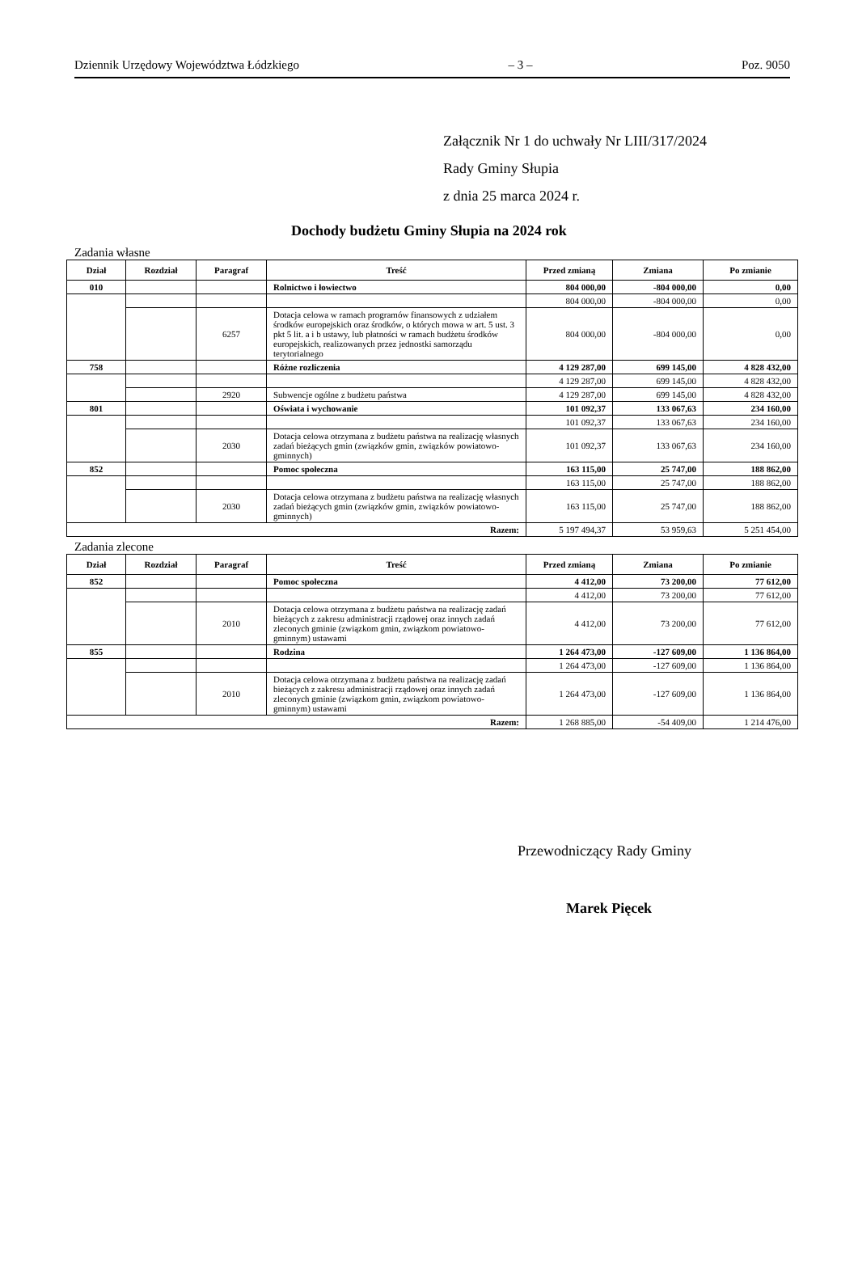Dziennik Urzędowy Województwa Łódzkiego – 3 – Poz. 9050
Załącznik Nr 1 do uchwały Nr LIII/317/2024
Rady Gminy Słupia
z dnia 25 marca 2024 r.
Dochody budżetu Gminy Słupia na 2024 rok
Zadania własne
| Dział | Rozdział | Paragraf | Treść | Przed zmianą | Zmiana | Po zmianie |
| --- | --- | --- | --- | --- | --- | --- |
| 010 | | | Rolnictwo i łowiectwo | 804 000,00 | -804 000,00 | 0,00 |
| | | | | 804 000,00 | -804 000,00 | 0,00 |
| | | 6257 | Dotacja celowa w ramach programów finansowych z udziałem środków europejskich oraz środków, o których mowa w art. 5 ust. 3 pkt 5 lit. a i b ustawy, lub płatności w ramach budżetu środków europejskich, realizowanych przez jednostki samorządu terytorialnego | 804 000,00 | -804 000,00 | 0,00 |
| 758 | | | Różne rozliczenia | 4 129 287,00 | 699 145,00 | 4 828 432,00 |
| | | | | 4 129 287,00 | 699 145,00 | 4 828 432,00 |
| | | 2920 | Subwencje ogólne z budżetu państwa | 4 129 287,00 | 699 145,00 | 4 828 432,00 |
| 801 | | | Oświata i wychowanie | 101 092,37 | 133 067,63 | 234 160,00 |
| | | | | 101 092,37 | 133 067,63 | 234 160,00 |
| | | 2030 | Dotacja celowa otrzymana z budżetu państwa na realizację własnych zadań bieżących gmin (związków gmin, związków powiatowo-gminnych) | 101 092,37 | 133 067,63 | 234 160,00 |
| 852 | | | Pomoc społeczna | 163 115,00 | 25 747,00 | 188 862,00 |
| | | | | 163 115,00 | 25 747,00 | 188 862,00 |
| | | 2030 | Dotacja celowa otrzymana z budżetu państwa na realizację własnych zadań bieżących gmin (związków gmin, związków powiatowo-gminnych) | 163 115,00 | 25 747,00 | 188 862,00 |
| Razem: | | | | 5 197 494,37 | 53 959,63 | 5 251 454,00 |
Zadania zlecone
| Dział | Rozdział | Paragraf | Treść | Przed zmianą | Zmiana | Po zmianie |
| --- | --- | --- | --- | --- | --- | --- |
| 852 | | | Pomoc społeczna | 4 412,00 | 73 200,00 | 77 612,00 |
| | | | | 4 412,00 | 73 200,00 | 77 612,00 |
| | | 2010 | Dotacja celowa otrzymana z budżetu państwa na realizację zadań bieżących z zakresu administracji rządowej oraz innych zadań zleconych gminie (związkom gmin, związkom powiatowo-gminnym) ustawami | 4 412,00 | 73 200,00 | 77 612,00 |
| 855 | | | Rodzina | 1 264 473,00 | -127 609,00 | 1 136 864,00 |
| | | | | 1 264 473,00 | -127 609,00 | 1 136 864,00 |
| | | 2010 | Dotacja celowa otrzymana z budżetu państwa na realizację zadań bieżących z zakresu administracji rządowej oraz innych zadań zleconych gminie (związkom gmin, związkom powiatowo-gminnym) ustawami | 1 264 473,00 | -127 609,00 | 1 136 864,00 |
| Razem: | | | | 1 268 885,00 | -54 409,00 | 1 214 476,00 |
Przewodniczący Rady Gminy
Marek Pięcek